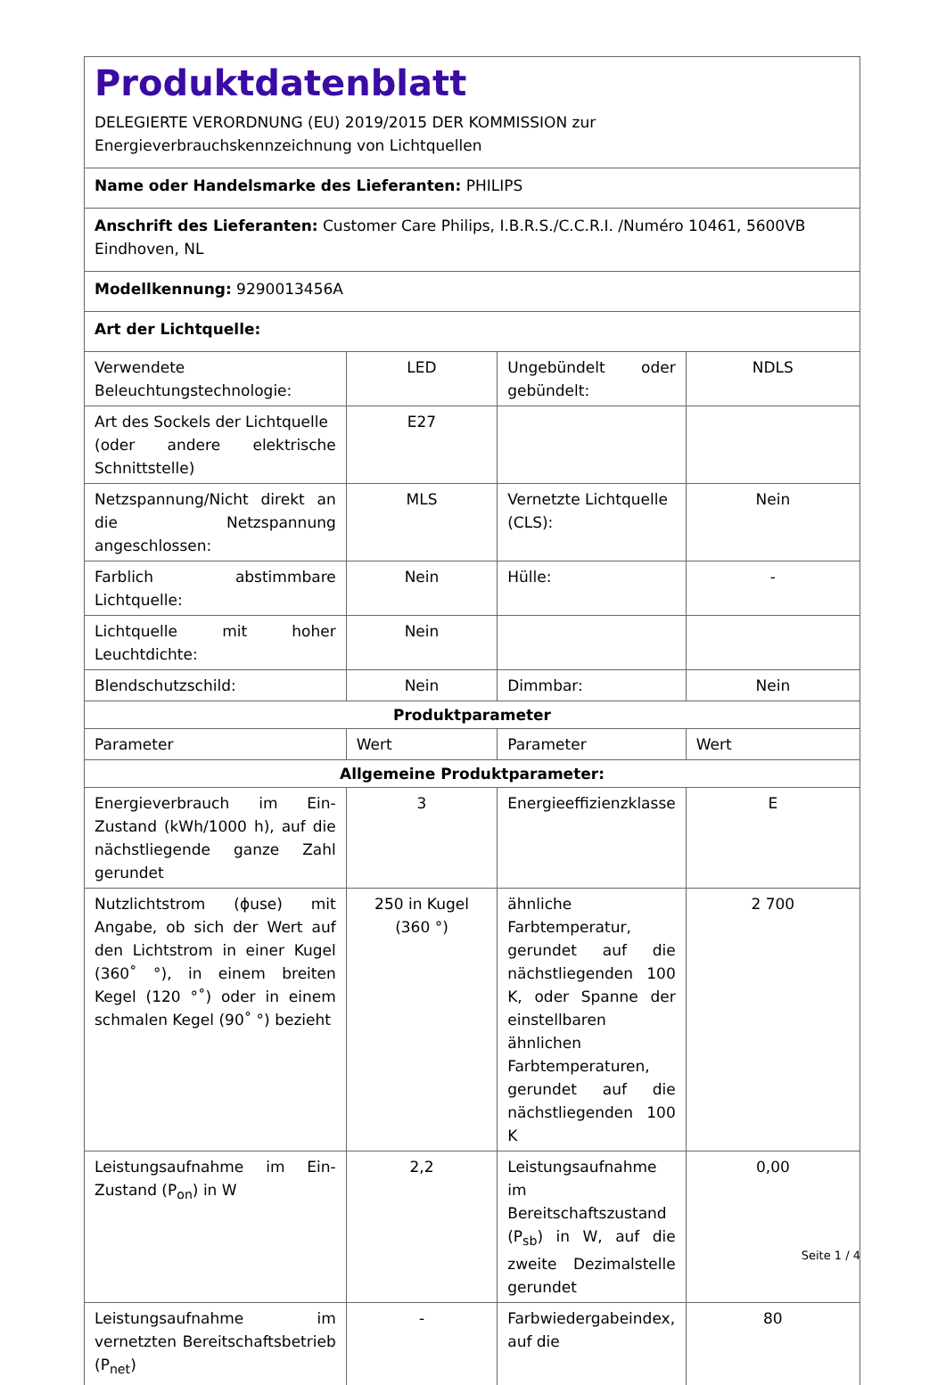| Produktdatenblatt DELEGIERTE VERORDNUNG (EU) 2019/2015 DER KOMMISSION zur Energieverbrauchskennzeichnung von Lichtquellen | | | |
| Name oder Handelsmarke des Lieferanten: PHILIPS | | | |
| Anschrift des Lieferanten: Customer Care Philips, I.B.R.S./C.C.R.I. /Numéro 10461, 5600VB Eindhoven, NL | | | |
| Modellkennung: 9290013456A | | | |
| Art der Lichtquelle: | | | |
| Verwendete Beleuchtungstechnologie: | LED | Ungebündelt oder gebündelt: | NDLS |
| Art des Sockels der Lichtquelle (oder andere elektrische Schnittstelle) | E27 | | |
| Netzspannung/Nicht direkt an die Netzspannung angeschlossen: | MLS | Vernetzte Lichtquelle (CLS): | Nein |
| Farblich abstimmbare Lichtquelle: | Nein | Hülle: | - |
| Lichtquelle mit hoher Leuchtdichte: | Nein | | |
| Blendschutzschild: | Nein | Dimmbar: | Nein |
| Produktparameter | | | |
| Parameter | Wert | Parameter | Wert |
| Allgemeine Produktparameter: | | | |
| Energieverbrauch im Ein-Zustand (kWh/1000 h), auf die nächstliegende ganze Zahl gerundet | 3 | Energieeffizienzklasse | E |
| Nutzlichtstrom (ɸuse) mit Angabe, ob sich der Wert auf den Lichtstrom in einer Kugel (360˚ °), in einem breiten Kegel (120 °˚) oder in einem schmalen Kegel (90˚ °) bezieht | 250 in Kugel (360 °) | ähnliche Farbtemperatur, gerundet auf die nächstliegenden 100 K, oder Spanne der einstellbaren ähnlichen Farbtemperaturen, gerundet auf die nächstliegenden 100 K | 2 700 |
| Leistungsaufnahme im Ein-Zustand (P<sub>on</sub>) in W | 2,2 | Leistungsaufnahme im Bereitschaftszustand (P<sub>sb</sub>) in W, auf die zweite Dezimalstelle gerundet | 0,00 |
| Leistungsaufnahme im vernetzten Bereitschaftsbetrieb (P<sub>net</sub>) | - | Farbwiedergabeindex, auf die | 80 |
Seite 1 / 4